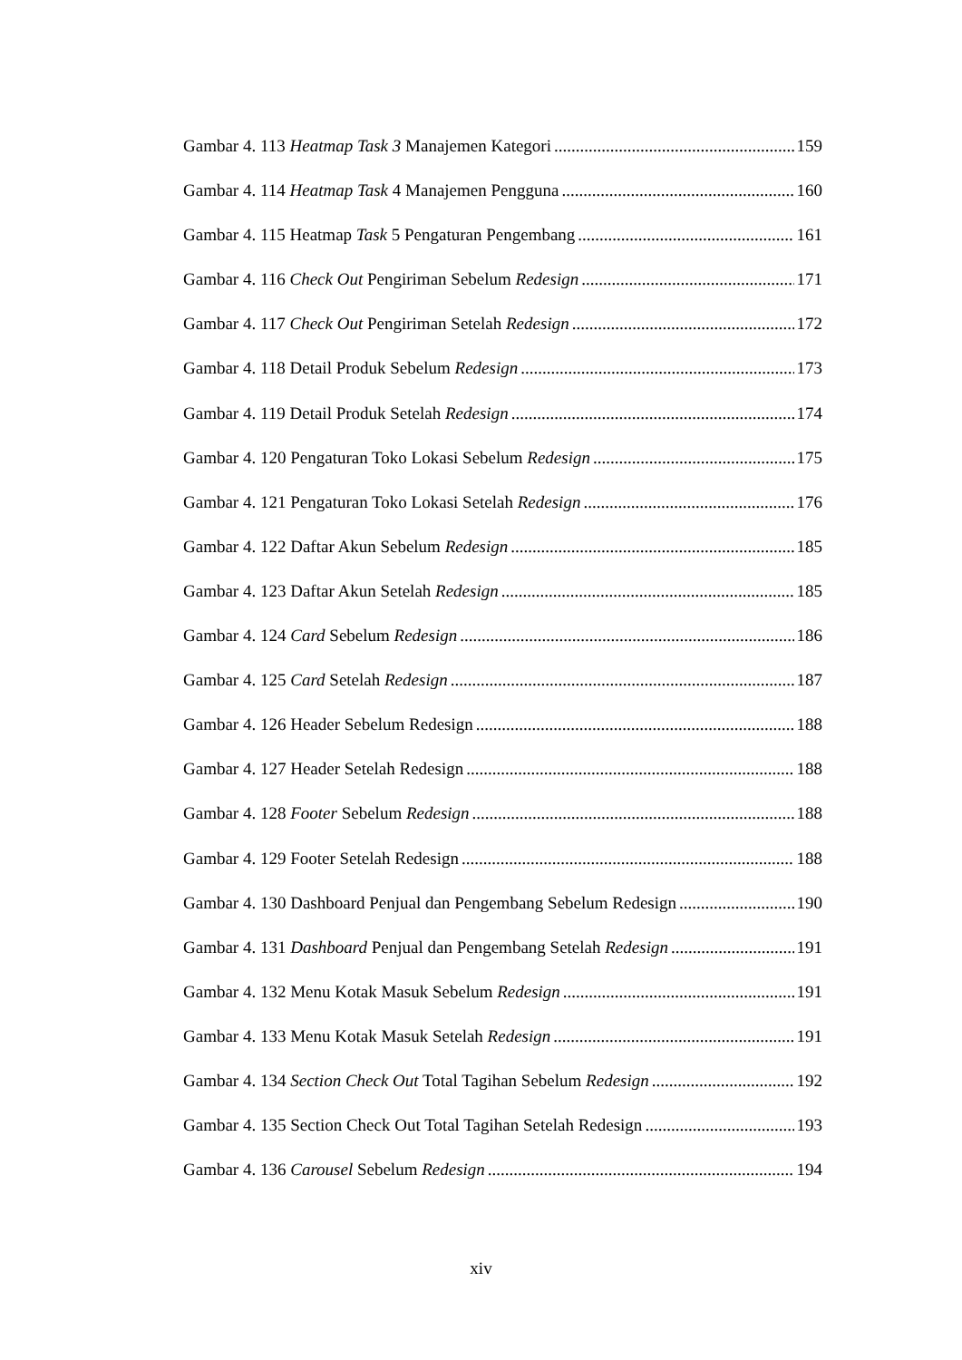Gambar 4. 113 Heatmap Task 3 Manajemen Kategori 159
Gambar 4. 114 Heatmap Task 4 Manajemen Pengguna 160
Gambar 4. 115 Heatmap Task 5 Pengaturan Pengembang 161
Gambar 4. 116 Check Out Pengiriman Sebelum Redesign 171
Gambar 4. 117 Check Out Pengiriman Setelah Redesign 172
Gambar 4. 118 Detail Produk Sebelum Redesign 173
Gambar 4. 119 Detail Produk Setelah Redesign 174
Gambar 4. 120 Pengaturan Toko Lokasi Sebelum Redesign 175
Gambar 4. 121 Pengaturan Toko Lokasi Setelah Redesign 176
Gambar 4. 122 Daftar Akun Sebelum Redesign 185
Gambar 4. 123 Daftar Akun Setelah Redesign 185
Gambar 4. 124 Card Sebelum Redesign 186
Gambar 4. 125 Card Setelah Redesign 187
Gambar 4. 126 Header Sebelum Redesign 188
Gambar 4. 127 Header Setelah Redesign 188
Gambar 4. 128 Footer Sebelum Redesign 188
Gambar 4. 129 Footer Setelah Redesign 188
Gambar 4. 130 Dashboard Penjual dan Pengembang Sebelum Redesign 190
Gambar 4. 131 Dashboard Penjual dan Pengembang Setelah Redesign 191
Gambar 4. 132 Menu Kotak Masuk Sebelum Redesign 191
Gambar 4. 133 Menu Kotak Masuk Setelah Redesign 191
Gambar 4. 134 Section Check Out Total Tagihan Sebelum Redesign 192
Gambar 4. 135 Section Check Out Total Tagihan Setelah Redesign 193
Gambar 4. 136 Carousel Sebelum Redesign 194
xiv